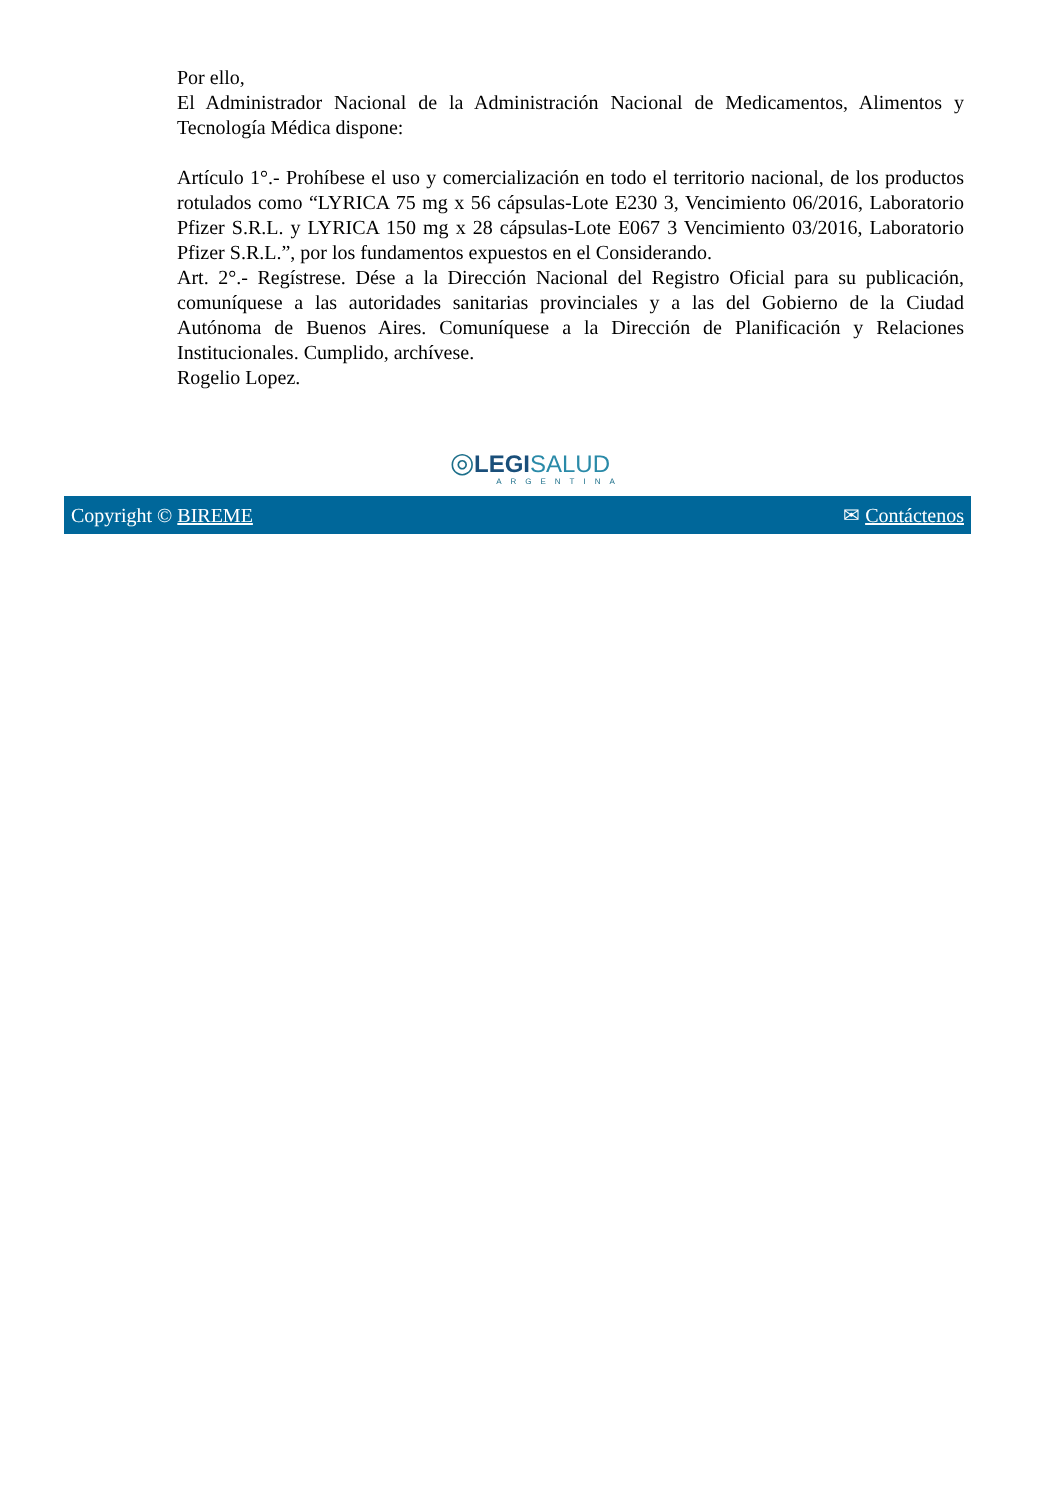Por ello,
El Administrador Nacional de la Administración Nacional de Medicamentos, Alimentos y Tecnología Médica dispone:
Artículo 1°.- Prohíbese el uso y comercialización en todo el territorio nacional, de los productos rotulados como “LYRICA 75 mg x 56 cápsulas-Lote E230 3, Vencimiento 06/2016, Laboratorio Pfizer S.R.L. y LYRICA 150 mg x 28 cápsulas-Lote E067 3 Vencimiento 03/2016, Laboratorio Pfizer S.R.L.”, por los fundamentos expuestos en el Considerando.
Art. 2°.- Regístrese. Dése a la Dirección Nacional del Registro Oficial para su publicación, comuníquese a las autoridades sanitarias provinciales y a las del Gobierno de la Ciudad Autónoma de Buenos Aires. Comuníquese a la Dirección de Planificación y Relaciones Institucionales. Cumplido, archívese.
Rogelio Lopez.
◎LEGI SALUD
ARGENTINA
Copyright © BIREME ✉ Contáctenos